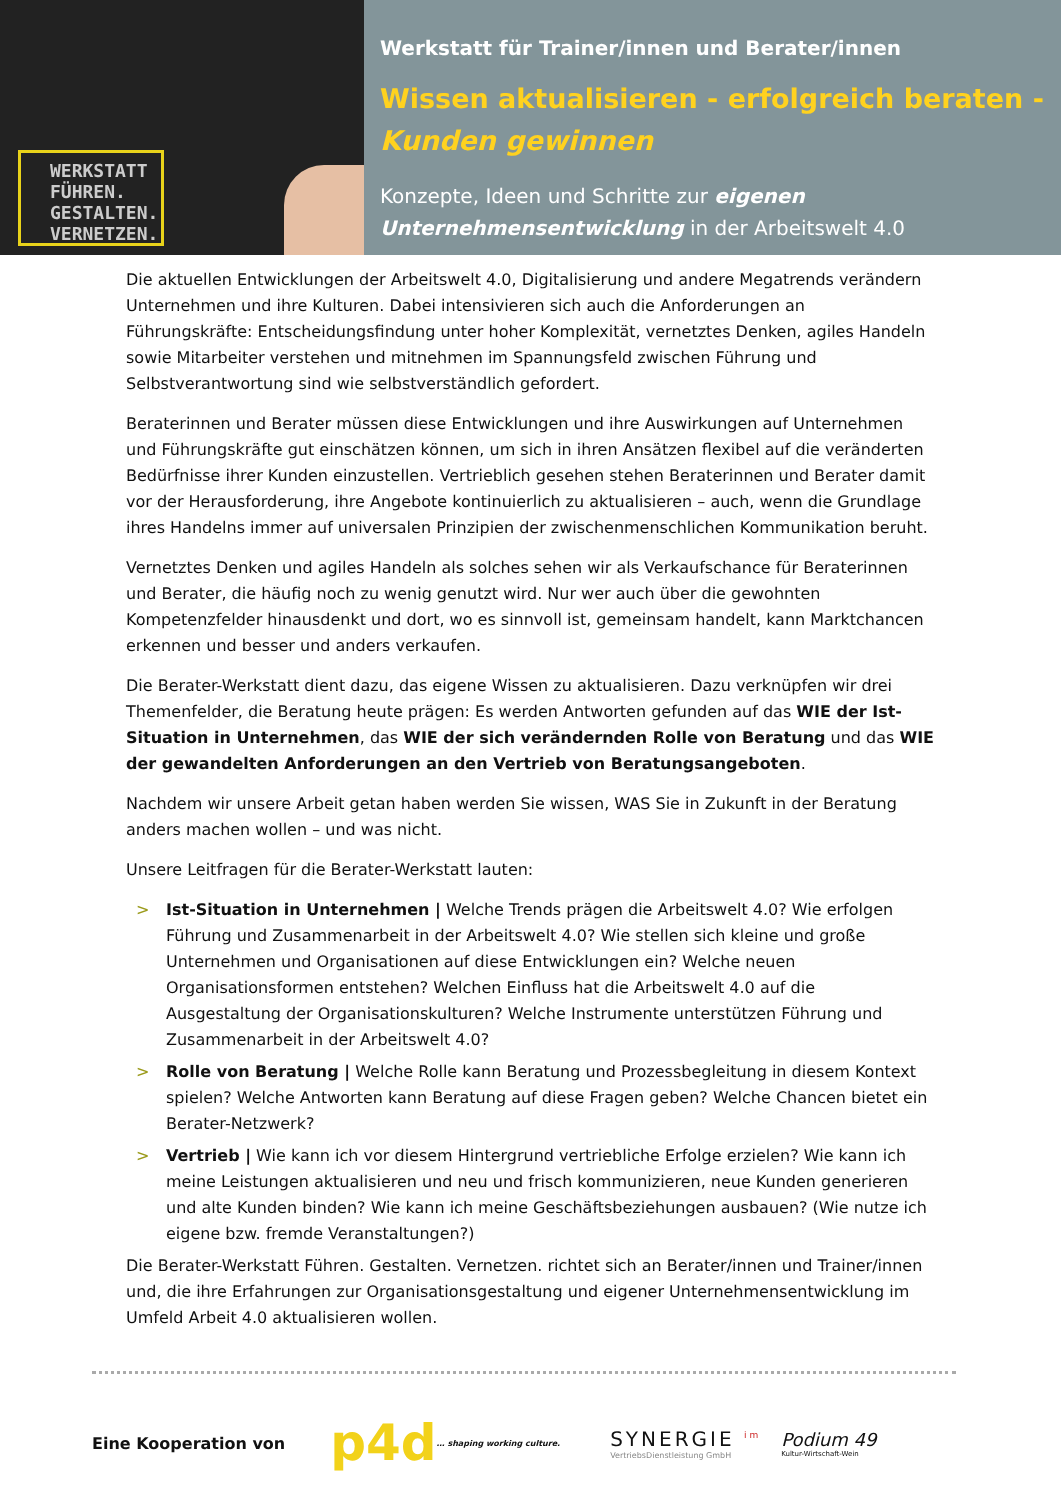WERKSTATT
FÜHREN.
GESTALTEN.
VERNETZEN.
Werkstatt für Trainer/innen und Berater/innen
Wissen aktualisieren - erfolgreich beraten -
Kunden gewinnen
Konzepte, Ideen und Schritte zur eigenen Unternehmensentwicklung in der Arbeitswelt 4.0
Die aktuellen Entwicklungen der Arbeitswelt 4.0, Digitalisierung und andere Megatrends verändern Unternehmen und ihre Kulturen. Dabei intensivieren sich auch die Anforderungen an Führungskräfte: Entscheidungsfindung unter hoher Komplexität, vernetztes Denken, agiles Handeln sowie Mitarbeiter verstehen und mitnehmen im Spannungsfeld zwischen Führung und Selbstverantwortung sind wie selbstverständlich gefordert.
Beraterinnen und Berater müssen diese Entwicklungen und ihre Auswirkungen auf Unternehmen und Führungskräfte gut einschätzen können, um sich in ihren Ansätzen flexibel auf die veränderten Bedürfnisse ihrer Kunden einzustellen. Vertrieblich gesehen stehen Beraterinnen und Berater damit vor der Herausforderung, ihre Angebote kontinuierlich zu aktualisieren – auch, wenn die Grundlage ihres Handelns immer auf universalen Prinzipien der zwischenmenschlichen Kommunikation beruht.
Vernetztes Denken und agiles Handeln als solches sehen wir als Verkaufschance für Beraterinnen und Berater, die häufig noch zu wenig genutzt wird. Nur wer auch über die gewohnten Kompetenzfelder hinausdenkt und dort, wo es sinnvoll ist, gemeinsam handelt, kann Marktchancen erkennen und besser und anders verkaufen.
Die Berater-Werkstatt dient dazu, das eigene Wissen zu aktualisieren. Dazu verknüpfen wir drei Themenfelder, die Beratung heute prägen: Es werden Antworten gefunden auf das WIE der Ist-Situation in Unternehmen, das WIE der sich verändernden Rolle von Beratung und das WIE der gewandelten Anforderungen an den Vertrieb von Beratungsangeboten.
Nachdem wir unsere Arbeit getan haben werden Sie wissen, WAS Sie in Zukunft in der Beratung anders machen wollen – und was nicht.
Unsere Leitfragen für die Berater-Werkstatt lauten:
> Ist-Situation in Unternehmen | Welche Trends prägen die Arbeitswelt 4.0? Wie erfolgen Führung und Zusammenarbeit in der Arbeitswelt 4.0? Wie stellen sich kleine und große Unternehmen und Organisationen auf diese Entwicklungen ein? Welche neuen Organisationsformen entstehen? Welchen Einfluss hat die Arbeitswelt 4.0 auf die Ausgestaltung der Organisationskulturen? Welche Instrumente unterstützen Führung und Zusammenarbeit in der Arbeitswelt 4.0?
> Rolle von Beratung | Welche Rolle kann Beratung und Prozessbegleitung in diesem Kontext spielen? Welche Antworten kann Beratung auf diese Fragen geben? Welche Chancen bietet ein Berater-Netzwerk?
> Vertrieb | Wie kann ich vor diesem Hintergrund vertriebliche Erfolge erzielen? Wie kann ich meine Leistungen aktualisieren und neu und frisch kommunizieren, neue Kunden generieren und alte Kunden binden? Wie kann ich meine Geschäftsbeziehungen ausbauen? (Wie nutze ich eigene bzw. fremde Veranstaltungen?)
Die Berater-Werkstatt Führen. Gestalten. Vernetzen. richtet sich an Berater/innen und Trainer/innen und, die ihre Erfahrungen zur Organisationsgestaltung und eigener Unternehmensentwicklung im Umfeld Arbeit 4.0 aktualisieren wollen.
Eine Kooperation von p4d … shaping working culture.
SYNERGIE <sup>im</sup>
VertriebsDienstleistung GmbH
Podium 49
Kultur-Wirtschaft-Wein